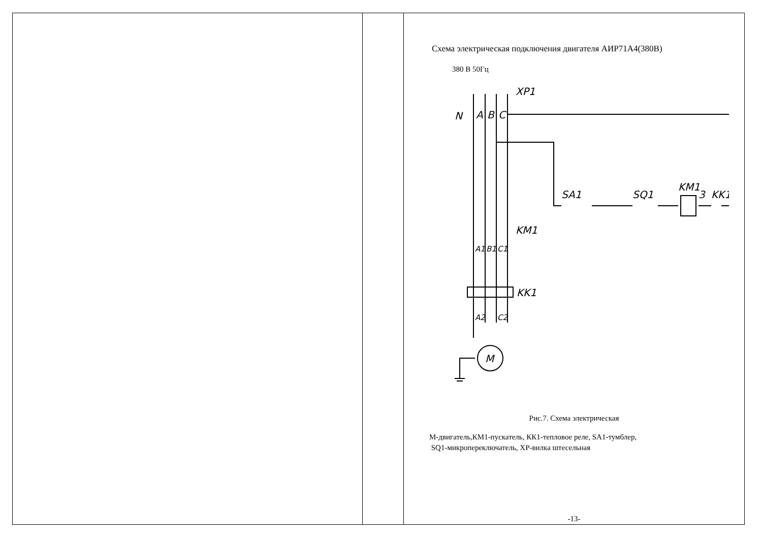Схема электрическая подключения двигателя АИР71А4(380В)
380 В 50Гц
XP1
N
A
B
C
KM1
KK1
SA1
SQ1
KM1
3
KK1
A1
B1
C1
A2
C2
M
Рис.7. Схема электрическая
М-двигатель,КМ1-пускатель, КК1-тепловое реле, SA1-тумблер,
SQ1-микропереключатель, ХР-вилка штесельная
-13-